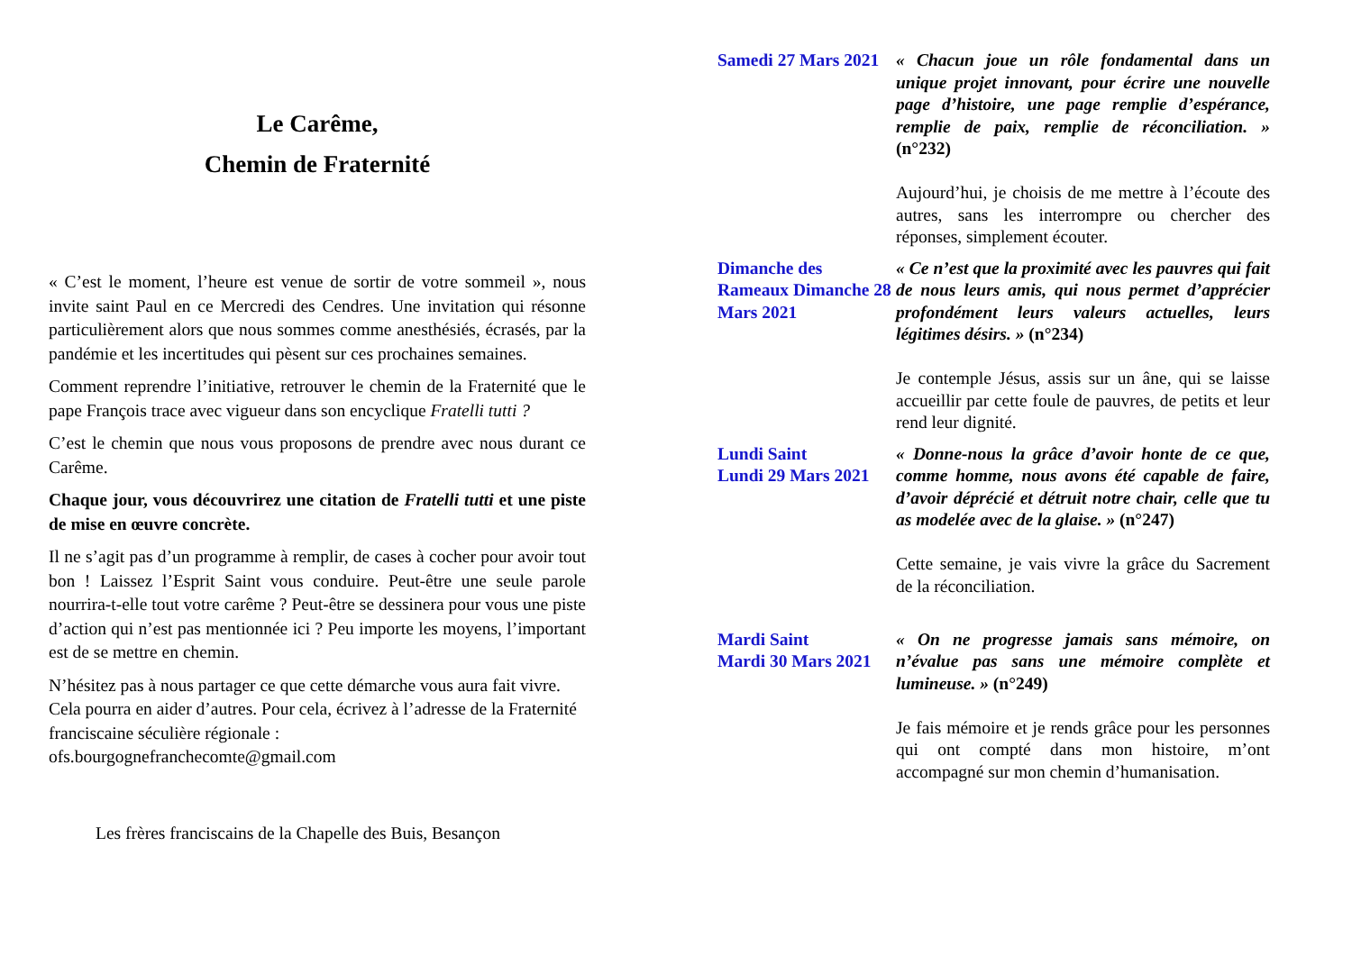Le Carême,
Chemin de Fraternité
« C’est le moment, l’heure est venue de sortir de votre sommeil », nous invite saint Paul en ce Mercredi des Cendres. Une invitation qui résonne particulièrement alors que nous sommes comme anesthésiés, écrasés, par la pandémie et les incertitudes qui pèsent sur ces prochaines semaines.
Comment reprendre l’initiative, retrouver le chemin de la Fraternité que le pape François trace avec vigueur dans son encyclique Fratelli tutti ?
C’est le chemin que nous vous proposons de prendre avec nous durant ce Carême.
Chaque jour, vous découvrirez une citation de Fratelli tutti et une piste de mise en œuvre concrète.
Il ne s’agit pas d’un programme à remplir, de cases à cocher pour avoir tout bon ! Laissez l’Esprit Saint vous conduire. Peut-être une seule parole nourrira-t-elle tout votre carême ? Peut-être se dessinera pour vous une piste d’action qui n’est pas mentionnée ici ? Peu importe les moyens, l’important est de se mettre en chemin.
N’hésitez pas à nous partager ce que cette démarche vous aura fait vivre. Cela pourra en aider d’autres. Pour cela, écrivez à l’adresse de la Fraternité franciscaine séculière régionale :
ofs.bourgognefranchecomte@gmail.com
Les frères franciscains de la Chapelle des Buis, Besançon
| Samedi 27 Mars 2021 | « Chacun joue un rôle fondamental dans un unique projet innovant, pour écrire une nouvelle page d’histoire, une page remplie d’espérance, remplie de paix, remplie de réconciliation. » (n°232) Aujourd’hui, je choisis de me mettre à l’écoute des autres, sans les interrompre ou chercher des réponses, simplement écouter. |
| Dimanche des Rameaux Dimanche 28 Mars 2021 | « Ce n’est que la proximité avec les pauvres qui fait de nous leurs amis, qui nous permet d’apprécier profondément leurs valeurs actuelles, leurs légitimes désirs. » (n°234) Je contemple Jésus, assis sur un âne, qui se laisse accueillir par cette foule de pauvres, de petits et leur rend leur dignité. |
| Lundi Saint Lundi 29 Mars 2021 | « Donne-nous la grâce d’avoir honte de ce que, comme homme, nous avons été capable de faire, d’avoir déprécié et détruit notre chair, celle que tu as modelée avec de la glaise. » (n°247) Cette semaine, je vais vivre la grâce du Sacrement de la réconciliation. |
| Mardi Saint Mardi 30 Mars 2021 | « On ne progresse jamais sans mémoire, on n’évalue pas sans une mémoire complète et lumineuse. » (n°249) Je fais mémoire et je rends grâce pour les personnes qui ont compté dans mon histoire, m’ont accompagné sur mon chemin d’humanisation. |